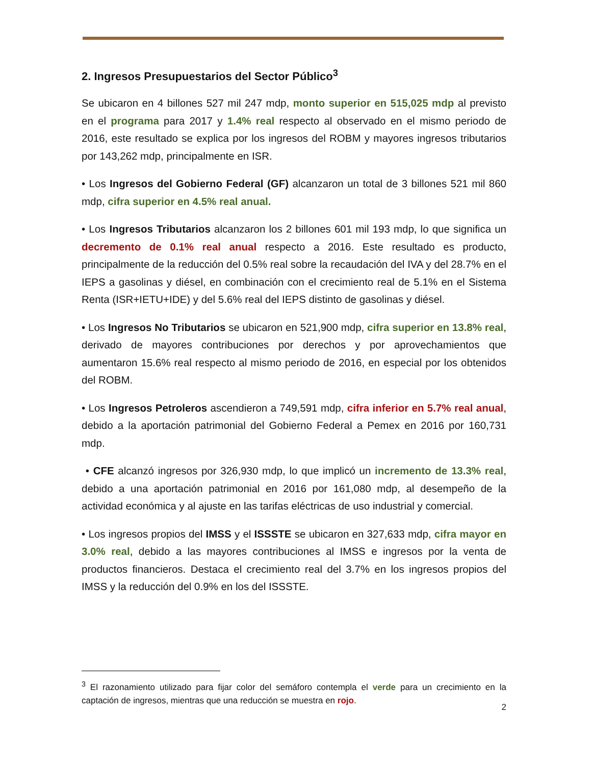2. Ingresos Presupuestarios del Sector Público<sup>3</sup>
Se ubicaron en 4 billones 527 mil 247 mdp, monto superior en 515,025 mdp al previsto en el programa para 2017 y 1.4% real respecto al observado en el mismo periodo de 2016, este resultado se explica por los ingresos del ROBM y mayores ingresos tributarios por 143,262 mdp, principalmente en ISR.
• Los Ingresos del Gobierno Federal (GF) alcanzaron un total de 3 billones 521 mil 860 mdp, cifra superior en 4.5% real anual.
• Los Ingresos Tributarios alcanzaron los 2 billones 601 mil 193 mdp, lo que significa un decremento de 0.1% real anual respecto a 2016. Este resultado es producto, principalmente de la reducción del 0.5% real sobre la recaudación del IVA y del 28.7% en el IEPS a gasolinas y diésel, en combinación con el crecimiento real de 5.1% en el Sistema Renta (ISR+IETU+IDE) y del 5.6% real del IEPS distinto de gasolinas y diésel.
• Los Ingresos No Tributarios se ubicaron en 521,900 mdp, cifra superior en 13.8% real, derivado de mayores contribuciones por derechos y por aprovechamientos que aumentaron 15.6% real respecto al mismo periodo de 2016, en especial por los obtenidos del ROBM.
• Los Ingresos Petroleros ascendieron a 749,591 mdp, cifra inferior en 5.7% real anual, debido a la aportación patrimonial del Gobierno Federal a Pemex en 2016 por 160,731 mdp.
• CFE alcanzó ingresos por 326,930 mdp, lo que implicó un incremento de 13.3% real, debido a una aportación patrimonial en 2016 por 161,080 mdp, al desempeño de la actividad económica y al ajuste en las tarifas eléctricas de uso industrial y comercial.
• Los ingresos propios del IMSS y el ISSSTE se ubicaron en 327,633 mdp, cifra mayor en 3.0% real, debido a las mayores contribuciones al IMSS e ingresos por la venta de productos financieros. Destaca el crecimiento real del 3.7% en los ingresos propios del IMSS y la reducción del 0.9% en los del ISSSTE.
<sup>3</sup> El razonamiento utilizado para fijar color del semáforo contempla el verde para un crecimiento en la captación de ingresos, mientras que una reducción se muestra en rojo.
2